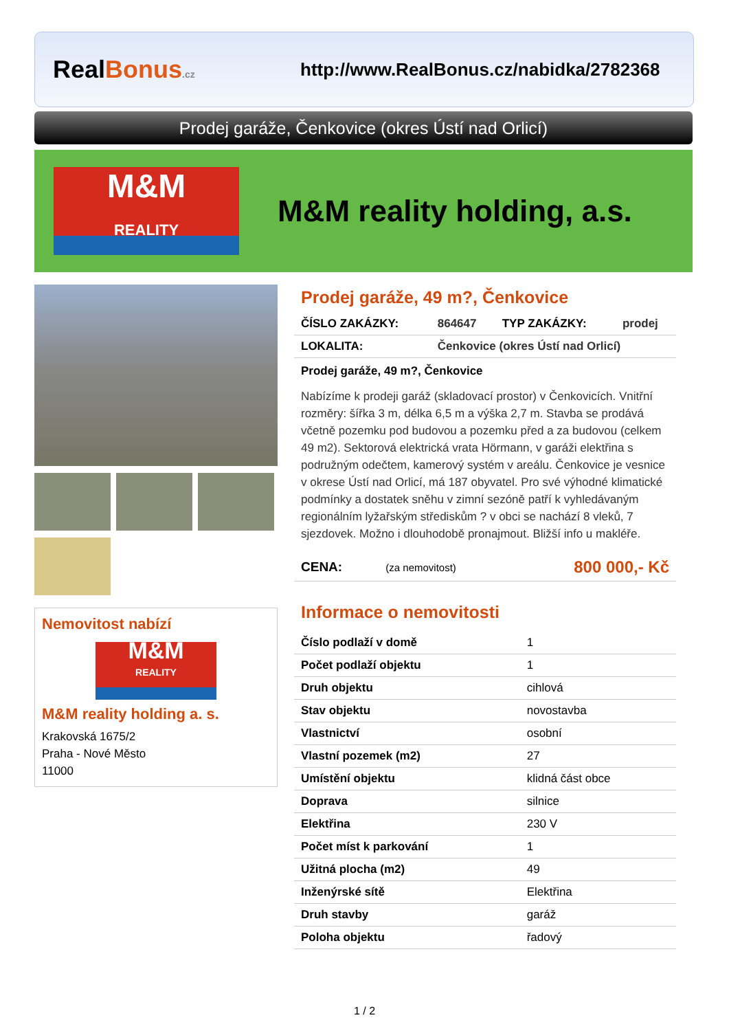RealBonus.cz
http://www.RealBonus.cz/nabidka/2782368
Prodej garáže, Čenkovice (okres Ústí nad Orlicí)
M&M
REALITY
M&M reality holding, a.s.
Nemovitost nabízí
M&M
REALITY
M&M reality holding a. s.
Krakovská 1675/2
Praha - Nové Město
11000
Prodej garáže, 49 m?, Čenkovice
| ČÍSLO ZAKÁZKY: | 864647 | TYP ZAKÁZKY: | prodej |
| LOKALITA: | Čenkovice (okres Ústí nad Orlicí) | | |
Prodej garáže, 49 m?, Čenkovice
Nabízíme k prodeji garáž (skladovací prostor) v Čenkovicích. Vnitřní rozměry: šířka 3 m, délka 6,5 m a výška 2,7 m. Stavba se prodává včetně pozemku pod budovou a pozemku před a za budovou (celkem 49 m2). Sektorová elektrická vrata Hörmann, v garáži elektřina s podružným odečtem, kamerový systém v areálu. Čenkovice je vesnice v okrese Ústí nad Orlicí, má 187 obyvatel. Pro své výhodné klimatické podmínky a dostatek sněhu v zimní sezóně patří k vyhledávaným regionálním lyžařským střediskům ? v obci se nachází 8 vleků, 7 sjezdovek. Možno i dlouhodobě pronajmout. Bližší info u makléře.
| CENA: | (za nemovitost) | 800 000,- Kč |
Informace o nemovitosti
| Číslo podlaží v domě | 1 |
| Počet podlaží objektu | 1 |
| Druh objektu | cihlová |
| Stav objektu | novostavba |
| Vlastnictví | osobní |
| Vlastní pozemek (m2) | 27 |
| Umístění objektu | klidná část obce |
| Doprava | silnice |
| Elektřina | 230 V |
| Počet míst k parkování | 1 |
| Užitná plocha (m2) | 49 |
| Inženýrské sítě | Elektřina |
| Druh stavby | garáž |
| Poloha objektu | řadový |
1 / 2